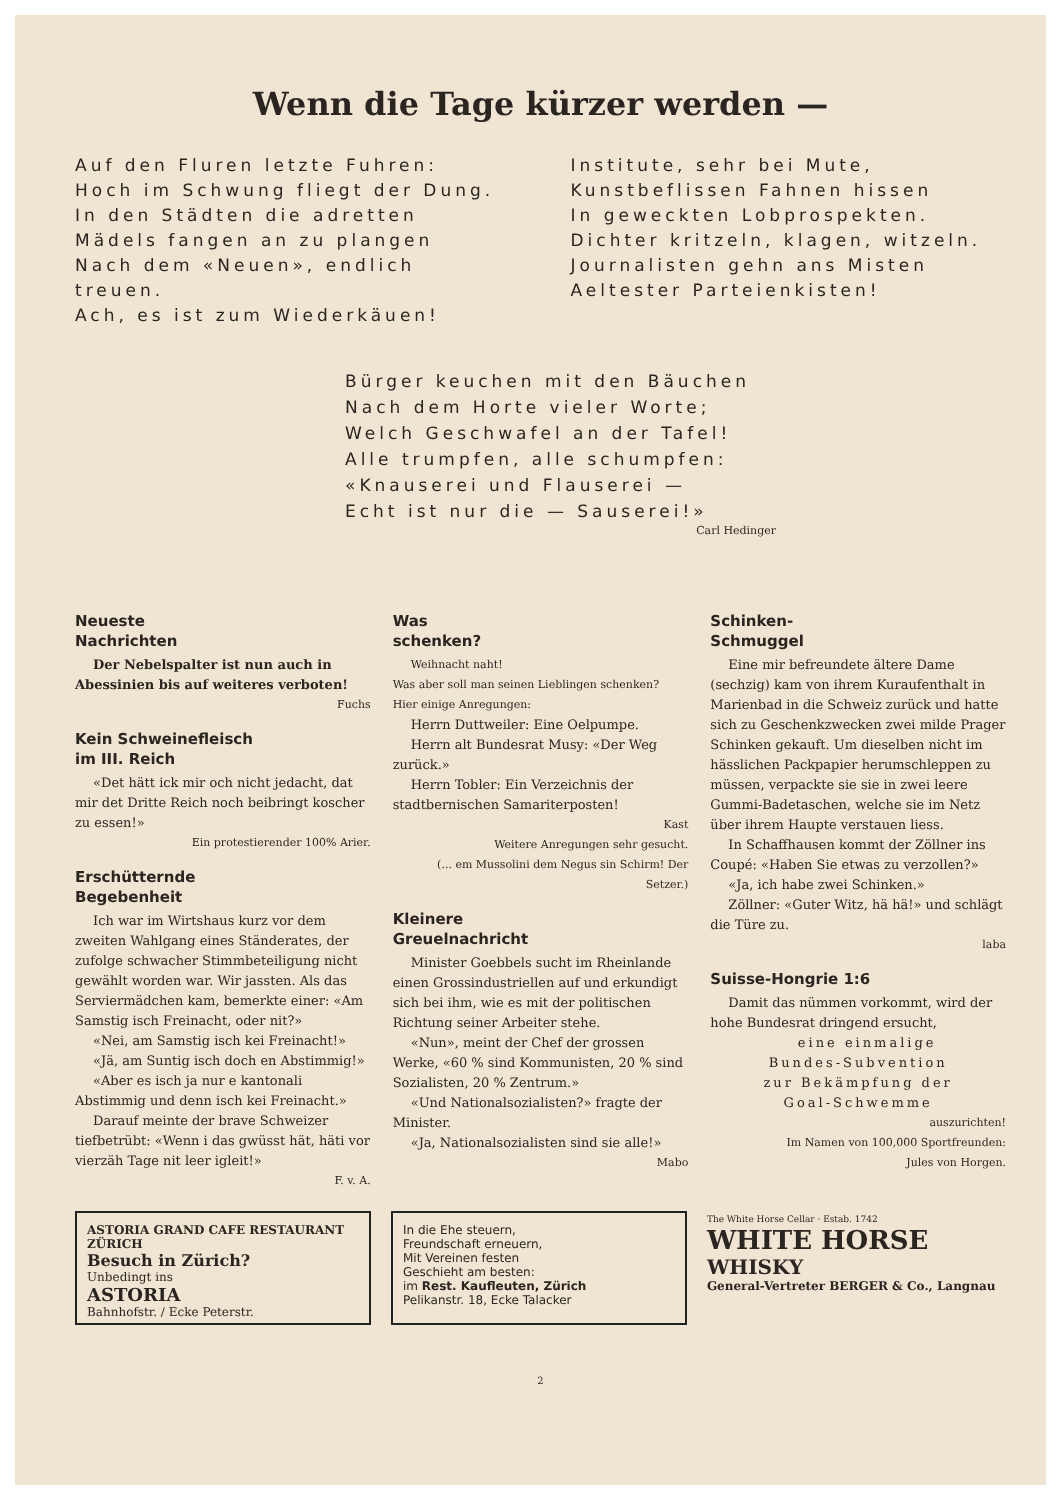Wenn die Tage kürzer werden —
Auf den Fluren letzte Fuhren:
Hoch im Schwung fliegt der Dung.
In den Städten die adretten
Mädels fangen an zu plangen
Nach dem «Neuen», endlich treuen.
Ach, es ist zum Wiederkäuen!
Institute, sehr bei Mute,
Kunstbeflissen Fahnen hissen
In geweckten Lobprospekten.
Dichter kritzeln, klagen, witzeln.
Journalisten gehn ans Misten
Aeltester Parteienkisten!
Bürger keuchen mit den Bäuchen
Nach dem Horte vieler Worte;
Welch Geschwafel an der Tafel!
Alle trumpfen, alle schumpfen:
«Knauserei und Flauserei —
Echt ist nur die — Sauserei!»
Carl Hedinger
Neueste
Nachrichten
Der Nebelspalter ist nun auch in Abessinien bis auf weiteres verboten!
Fuchs
Kein Schweinefleisch
im III. Reich
«Det hätt ick mir och nicht jedacht, dat mir det Dritte Reich noch beibringt koscher zu essen!»
Ein protestierender 100% Arier.
Erschütternde
Begebenheit
Ich war im Wirtshaus kurz vor dem zweiten Wahlgang eines Ständerates, der zufolge schwacher Stimmbeteiligung nicht gewählt worden war. Wir jassten. Als das Serviermädchen kam, bemerkte einer: «Am Samstig isch Freinacht, oder nit?»
«Nei, am Samstig isch kei Freinacht!»
«Jä, am Suntig isch doch en Abstimmig!»
«Aber es isch ja nur e kantonali Abstimmig und denn isch kei Freinacht.»
Darauf meinte der brave Schweizer tiefbetrübt: «Wenn i das gwüsst hät, häti vor vierzäh Tage nit leer igleit!»
F. v. A.
Was
schenken?
Weihnacht naht!
Was aber soll man seinen Lieblingen schenken?
Hier einige Anregungen:
Herrn Duttweiler: Eine Oelpumpe.
Herrn alt Bundesrat Musy: «Der Weg zurück.»
Herrn Tobler: Ein Verzeichnis der stadtbernischen Samariterposten!
Kast
Weitere Anregungen sehr gesucht.
(... em Mussolini dem Negus sin Schirm! Der Setzer.)
Kleinere
Greuelnachricht
Minister Goebbels sucht im Rheinlande einen Grossindustriellen auf und erkundigt sich bei ihm, wie es mit der politischen Richtung seiner Arbeiter stehe.
«Nun», meint der Chef der grossen Werke, «60 % sind Kommunisten, 20 % sind Sozialisten, 20 % Zentrum.»
«Und Nationalsozialisten?» fragte der Minister.
«Ja, Nationalsozialisten sind sie alle!»
Mabo
Schinken-
Schmuggel
Eine mir befreundete ältere Dame (sechzig) kam von ihrem Kuraufenthalt in Marienbad in die Schweiz zurück und hatte sich zu Geschenkzwecken zwei milde Prager Schinken gekauft. Um dieselben nicht im hässlichen Packpapier herumschleppen zu müssen, verpackte sie sie in zwei leere Gummi-Badetaschen, welche sie im Netz über ihrem Haupte verstauen liess.
In Schaffhausen kommt der Zöllner ins Coupé: «Haben Sie etwas zu verzollen?»
«Ja, ich habe zwei Schinken.»
Zöllner: «Guter Witz, hä hä!» und schlägt die Türe zu.
laba
Suisse-Hongrie 1:6
Damit das nümmen vorkommt, wird der hohe Bundesrat dringend ersucht,
eine einmalige
Bundes-Subvention
zur Bekämpfung der
Goal-Schwemme
auszurichten!
Im Namen von 100,000 Sportfreunden:
Jules von Horgen.
ASTORIA GRAND CAFE RESTAURANT ZÜRICH
Besuch in Zürich?
Unbedingt ins
ASTORIA
Bahnhofstr. / Ecke Peterstr.
In die Ehe steuern,
Freundschaft erneuern,
Mit Vereinen festen
Geschieht am besten:
im Rest. Kaufleuten, Zürich
Pelikanstr. 18, Ecke Talacker
The White Horse Cellar · Estab. 1742
WHITE HORSE
WHISKY
General-Vertreter BERGER & Co., Langnau
2